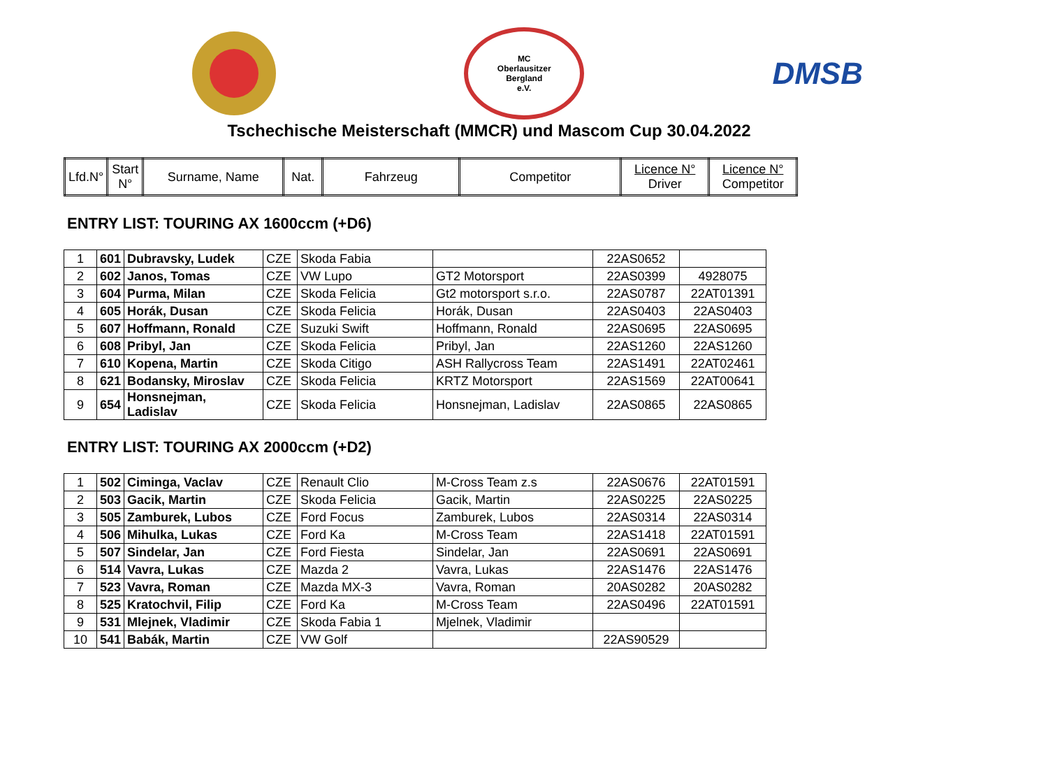MC
Oberlausitzer
Bergland
e.V.
DMSB
Tschechische Meisterschaft (MMCR) und Mascom Cup 30.04.2022
| Lfd.N° | Start N° | Surname, Name | Nat. | Fahrzeug | Competitor | Licence N° Driver | Licence N° Competitor |
| --- | --- | --- | --- | --- | --- | --- | --- |
ENTRY LIST: TOURING AX 1600ccm (+D6)
| 1 | 601 | Dubravsky, Ludek | CZE | Skoda Fabia | | 22AS0652 | |
| 2 | 602 | Janos, Tomas | CZE | VW Lupo | GT2 Motorsport | 22AS0399 | 4928075 |
| 3 | 604 | Purma, Milan | CZE | Skoda Felicia | Gt2 motorsport s.r.o. | 22AS0787 | 22AT01391 |
| 4 | 605 | Horák, Dusan | CZE | Skoda Felicia | Horák, Dusan | 22AS0403 | 22AS0403 |
| 5 | 607 | Hoffmann, Ronald | CZE | Suzuki Swift | Hoffmann, Ronald | 22AS0695 | 22AS0695 |
| 6 | 608 | Pribyl, Jan | CZE | Skoda Felicia | Pribyl, Jan | 22AS1260 | 22AS1260 |
| 7 | 610 | Kopena, Martin | CZE | Skoda Citigo | ASH Rallycross Team | 22AS1491 | 22AT02461 |
| 8 | 621 | Bodansky, Miroslav | CZE | Skoda Felicia | KRTZ Motorsport | 22AS1569 | 22AT00641 |
| 9 | 654 | Honsnejman, Ladislav | CZE | Skoda Felicia | Honsnejman, Ladislav | 22AS0865 | 22AS0865 |
ENTRY LIST: TOURING AX 2000ccm (+D2)
| 1 | 502 | Ciminga, Vaclav | CZE | Renault Clio | M-Cross Team z.s | 22AS0676 | 22AT01591 |
| 2 | 503 | Gacik, Martin | CZE | Skoda Felicia | Gacik, Martin | 22AS0225 | 22AS0225 |
| 3 | 505 | Zamburek, Lubos | CZE | Ford Focus | Zamburek, Lubos | 22AS0314 | 22AS0314 |
| 4 | 506 | Mihulka, Lukas | CZE | Ford Ka | M-Cross Team | 22AS1418 | 22AT01591 |
| 5 | 507 | Sindelar, Jan | CZE | Ford Fiesta | Sindelar, Jan | 22AS0691 | 22AS0691 |
| 6 | 514 | Vavra, Lukas | CZE | Mazda 2 | Vavra, Lukas | 22AS1476 | 22AS1476 |
| 7 | 523 | Vavra, Roman | CZE | Mazda MX-3 | Vavra, Roman | 20AS0282 | 20AS0282 |
| 8 | 525 | Kratochvil, Filip | CZE | Ford Ka | M-Cross Team | 22AS0496 | 22AT01591 |
| 9 | 531 | Mlejnek, Vladimir | CZE | Skoda Fabia 1 | Mjelnek, Vladimir | | |
| 10 | 541 | Babák, Martin | CZE | VW Golf | | 22AS90529 | |